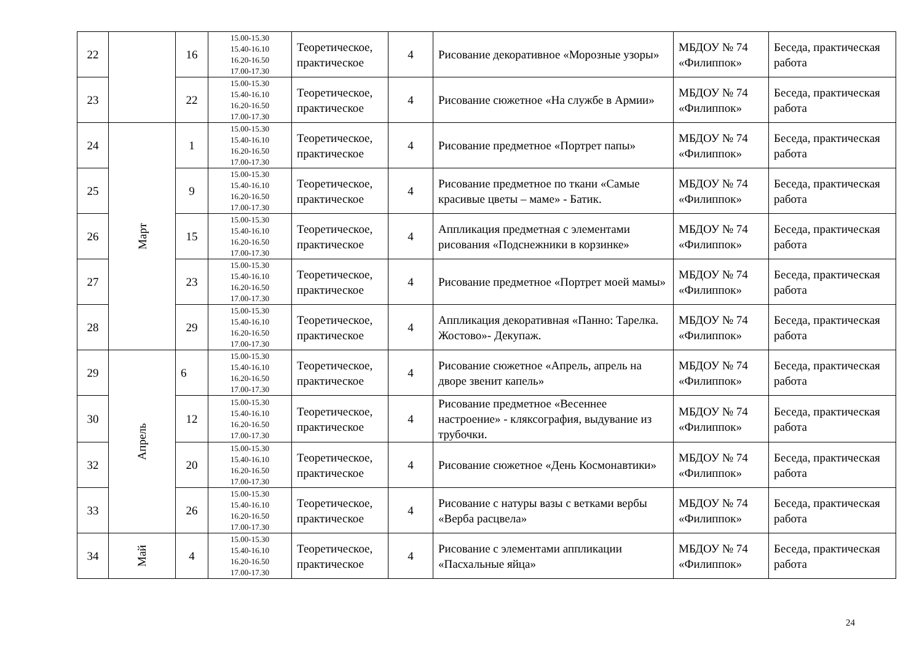| 22 | | 16 | 15.00-15.30 15.40-16.10 16.20-16.50 17.00-17.30 | Теоретическое, практическое | 4 | Рисование декоративное «Морозные узоры» | МБДОУ № 74 «Филиппок» | Беседа, практическая работа |
| 23 | | 22 | 15.00-15.30 15.40-16.10 16.20-16.50 17.00-17.30 | Теоретическое, практическое | 4 | Рисование сюжетное «На службе в Армии» | МБДОУ № 74 «Филиппок» | Беседа, практическая работа |
| 24 | Март | 1 | 15.00-15.30 15.40-16.10 16.20-16.50 17.00-17.30 | Теоретическое, практическое | 4 | Рисование предметное «Портрет папы» | МБДОУ № 74 «Филиппок» | Беседа, практическая работа |
| 25 | | 9 | 15.00-15.30 15.40-16.10 16.20-16.50 17.00-17.30 | Теоретическое, практическое | 4 | Рисование предметное по ткани «Самые красивые цветы – маме» - Батик. | МБДОУ № 74 «Филиппок» | Беседа, практическая работа |
| 26 | | 15 | 15.00-15.30 15.40-16.10 16.20-16.50 17.00-17.30 | Теоретическое, практическое | 4 | Аппликация предметная с элементами рисования «Подснежники в корзинке» | МБДОУ № 74 «Филиппок» | Беседа, практическая работа |
| 27 | | 23 | 15.00-15.30 15.40-16.10 16.20-16.50 17.00-17.30 | Теоретическое, практическое | 4 | Рисование предметное «Портрет моей мамы» | МБДОУ № 74 «Филиппок» | Беседа, практическая работа |
| 28 | | 29 | 15.00-15.30 15.40-16.10 16.20-16.50 17.00-17.30 | Теоретическое, практическое | 4 | Аппликация декоративная «Панно: Тарелка. Жостово»- Декупаж. | МБДОУ № 74 «Филиппок» | Беседа, практическая работа |
| 29 | Апрель | 6 | 15.00-15.30 15.40-16.10 16.20-16.50 17.00-17.30 | Теоретическое, практическое | 4 | Рисование сюжетное «Апрель, апрель на дворе звенит капель» | МБДОУ № 74 «Филиппок» | Беседа, практическая работа |
| 30 | | 12 | 15.00-15.30 15.40-16.10 16.20-16.50 17.00-17.30 | Теоретическое, практическое | 4 | Рисование предметное «Весеннее настроение» - кляксография, выдувание из трубочки. | МБДОУ № 74 «Филиппок» | Беседа, практическая работа |
| 32 | | 20 | 15.00-15.30 15.40-16.10 16.20-16.50 17.00-17.30 | Теоретическое, практическое | 4 | Рисование сюжетное «День Космонавтики» | МБДОУ № 74 «Филиппок» | Беседа, практическая работа |
| 33 | | 26 | 15.00-15.30 15.40-16.10 16.20-16.50 17.00-17.30 | Теоретическое, практическое | 4 | Рисование с натуры вазы с ветками вербы «Верба расцвела» | МБДОУ № 74 «Филиппок» | Беседа, практическая работа |
| 34 | Май | 4 | 15.00-15.30 15.40-16.10 16.20-16.50 17.00-17.30 | Теоретическое, практическое | 4 | Рисование с элементами аппликации «Пасхальные яйца» | МБДОУ № 74 «Филиппок» | Беседа, практическая работа |
24